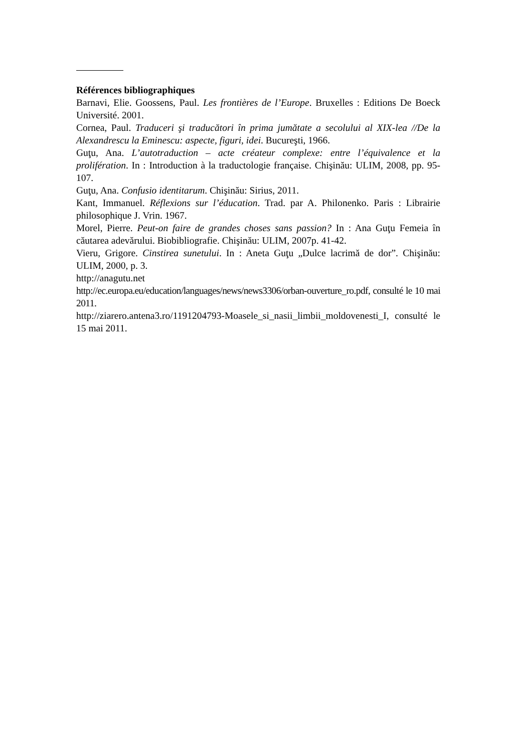Références bibliographiques
Barnavi, Elie. Goossens, Paul. Les frontières de l’Europe. Bruxelles : Editions De Boeck Université. 2001.
Cornea, Paul. Traduceri şi traducători în prima jumătate a secolului al XIX-lea //De la Alexandrescu la Eminescu: aspecte, figuri, idei. Bucureşti, 1966.
Guţu, Ana. L’autotraduction – acte créateur complexe: entre l’équivalence et la prolifération. In : Introduction à la traductologie française. Chişinău: ULIM, 2008, pp. 95-107.
Guţu, Ana. Confusio identitarum. Chişinău: Sirius, 2011.
Kant, Immanuel. Réflexions sur l’éducation. Trad. par A. Philonenko. Paris : Librairie philosophique J. Vrin. 1967.
Morel, Pierre. Peut-on faire de grandes choses sans passion? In : Ana Guţu Femeia în căutarea adevărului. Biobibliografie. Chişinău: ULIM, 2007p. 41-42.
Vieru, Grigore. Cinstirea sunetului. In : Aneta Guţu „Dulce lacrimă de dor”. Chişinău: ULIM, 2000, p. 3.
http://anagutu.net
http://ec.europa.eu/education/languages/news/news3306/orban-ouverture_ro.pdf, consulté le 10 mai 2011.
http://ziarero.antena3.ro/1191204793-Moasele_si_nasii_limbii_moldovenesti_I, consulté le 15 mai 2011.